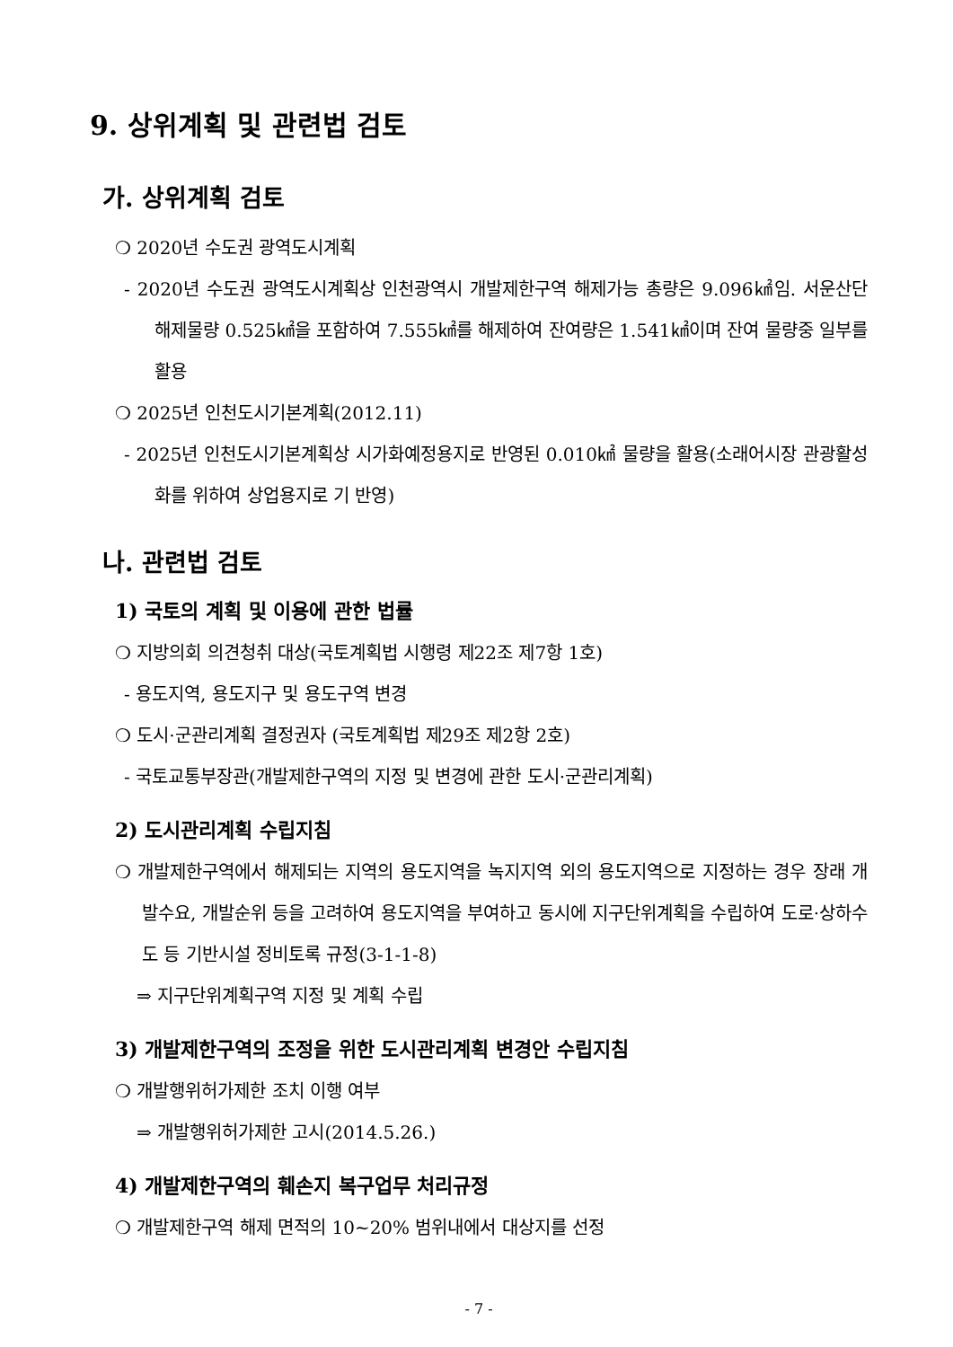9. 상위계획 및 관련법 검토
가. 상위계획 검토
❍ 2020년 수도권 광역도시계획
- 2020년 수도권 광역도시계획상 인천광역시 개발제한구역 해제가능 총량은 9.096㎢임. 서운산단 해제물량 0.525㎢을 포함하여 7.555㎢를 해제하여 잔여량은 1.541㎢이며 잔여 물량중 일부를 활용
❍ 2025년 인천도시기본계획(2012.11)
- 2025년 인천도시기본계획상 시가화예정용지로 반영된 0.010㎢ 물량을 활용(소래어시장 관광활성화를 위하여 상업용지로 기 반영)
나. 관련법 검토
1) 국토의 계획 및 이용에 관한 법률
❍ 지방의회 의견청취 대상(국토계획법 시행령 제22조 제7항 1호)
- 용도지역, 용도지구 및 용도구역 변경
❍ 도시·군관리계획 결정권자 (국토계획법 제29조 제2항 2호)
- 국토교통부장관(개발제한구역의 지정 및 변경에 관한 도시·군관리계획)
2) 도시관리계획 수립지침
❍ 개발제한구역에서 해제되는 지역의 용도지역을 녹지지역 외의 용도지역으로 지정하는 경우 장래 개발수요, 개발순위 등을 고려하여 용도지역을 부여하고 동시에 지구단위계획을 수립하여 도로·상하수도 등 기반시설 정비토록 규정(3-1-1-8)
⇒ 지구단위계획구역 지정 및 계획 수립
3) 개발제한구역의 조정을 위한 도시관리계획 변경안 수립지침
❍ 개발행위허가제한 조치 이행 여부
⇒ 개발행위허가제한 고시(2014.5.26.)
4) 개발제한구역의 훼손지 복구업무 처리규정
❍ 개발제한구역 해제 면적의 10~20% 범위내에서 대상지를 선정
- 7 -